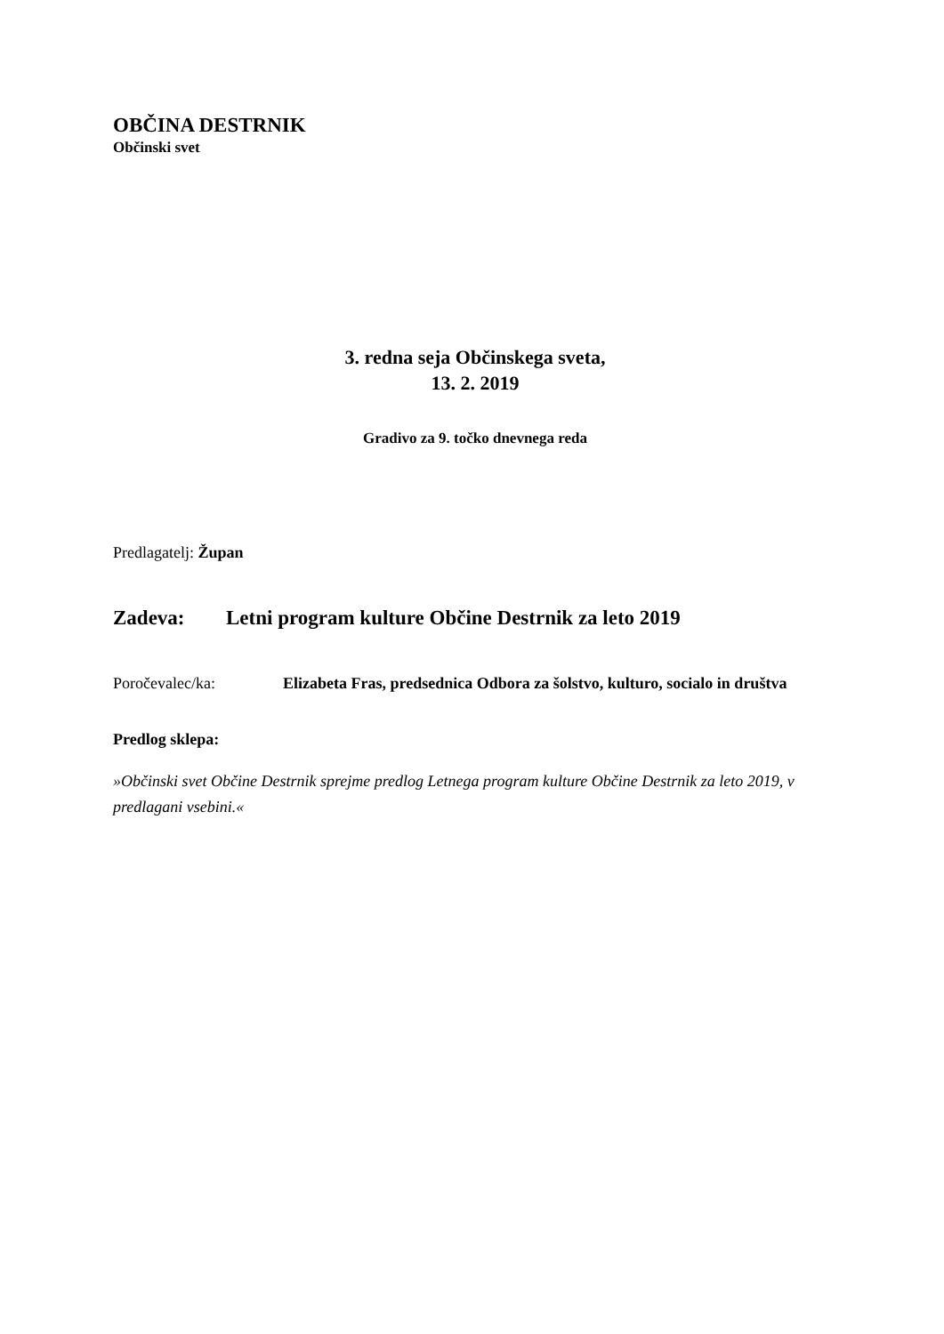OBČINA DESTRNIK
Občinski svet
3. redna seja Občinskega sveta,
13. 2. 2019
Gradivo za 9. točko dnevnega reda
Predlagatelj: Župan
Zadeva: Letni program kulture Občine Destrnik za leto 2019
Poročevalec/ka: Elizabeta Fras, predsednica Odbora za šolstvo, kulturo, socialo in društva
Predlog sklepa:
»Občinski svet Občine Destrnik sprejme predlog Letnega program kulture Občine Destrnik za leto 2019, v predlagani vsebini.«